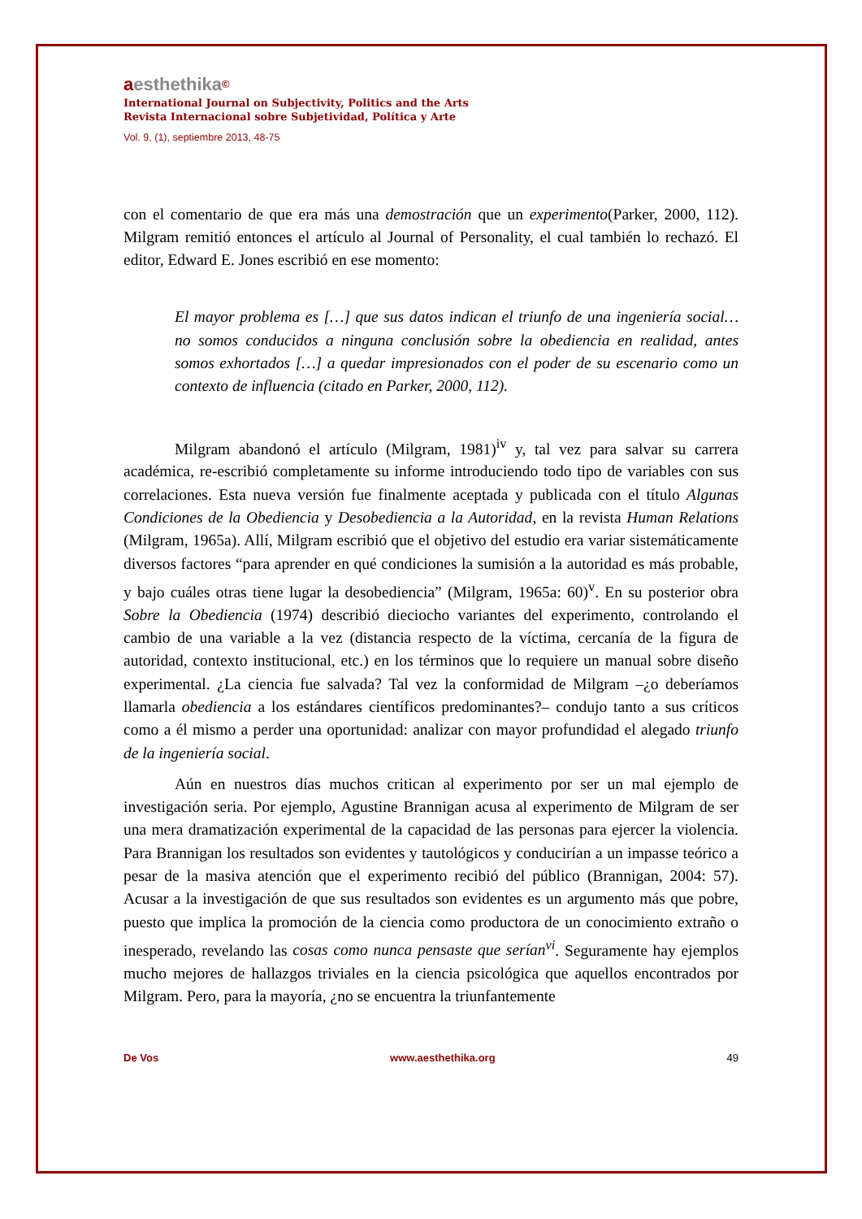aesthethika©
International Journal on Subjectivity, Politics and the Arts
Revista Internacional sobre Subjetividad, Política y Arte
Vol. 9, (1), septiembre 2013, 48-75
con el comentario de que era más una demostración que un experimento(Parker, 2000, 112). Milgram remitió entonces el artículo al Journal of Personality, el cual también lo rechazó. El editor, Edward E. Jones escribió en ese momento:
El mayor problema es […] que sus datos indican el triunfo de una ingeniería social… no somos conducidos a ninguna conclusión sobre la obediencia en realidad, antes somos exhortados […] a quedar impresionados con el poder de su escenario como un contexto de influencia (citado en Parker, 2000, 112).
Milgram abandonó el artículo (Milgram, 1981)<sup>iv</sup> y, tal vez para salvar su carrera académica, re-escribió completamente su informe introduciendo todo tipo de variables con sus correlaciones. Esta nueva versión fue finalmente aceptada y publicada con el título Algunas Condiciones de la Obediencia y Desobediencia a la Autoridad, en la revista Human Relations (Milgram, 1965a). Allí, Milgram escribió que el objetivo del estudio era variar sistemáticamente diversos factores “para aprender en qué condiciones la sumisión a la autoridad es más probable, y bajo cuáles otras tiene lugar la desobediencia” (Milgram, 1965a: 60)<sup>v</sup>. En su posterior obra Sobre la Obediencia (1974) describió dieciocho variantes del experimento, controlando el cambio de una variable a la vez (distancia respecto de la víctima, cercanía de la figura de autoridad, contexto institucional, etc.) en los términos que lo requiere un manual sobre diseño experimental. ¿La ciencia fue salvada? Tal vez la conformidad de Milgram –¿o deberíamos llamarla obediencia a los estándares científicos predominantes?– condujo tanto a sus críticos como a él mismo a perder una oportunidad: analizar con mayor profundidad el alegado triunfo de la ingeniería social.
Aún en nuestros días muchos critican al experimento por ser un mal ejemplo de investigación seria. Por ejemplo, Agustine Brannigan acusa al experimento de Milgram de ser una mera dramatización experimental de la capacidad de las personas para ejercer la violencia. Para Brannigan los resultados son evidentes y tautológicos y conducirían a un impasse teórico a pesar de la masiva atención que el experimento recibió del público (Brannigan, 2004: 57). Acusar a la investigación de que sus resultados son evidentes es un argumento más que pobre, puesto que implica la promoción de la ciencia como productora de un conocimiento extraño o inesperado, revelando las cosas como nunca pensaste que serían<sup>vi</sup>. Seguramente hay ejemplos mucho mejores de hallazgos triviales en la ciencia psicológica que aquellos encontrados por Milgram. Pero, para la mayoría, ¿no se encuentra la triunfantemente
De Vos www.aesthethika.org 49